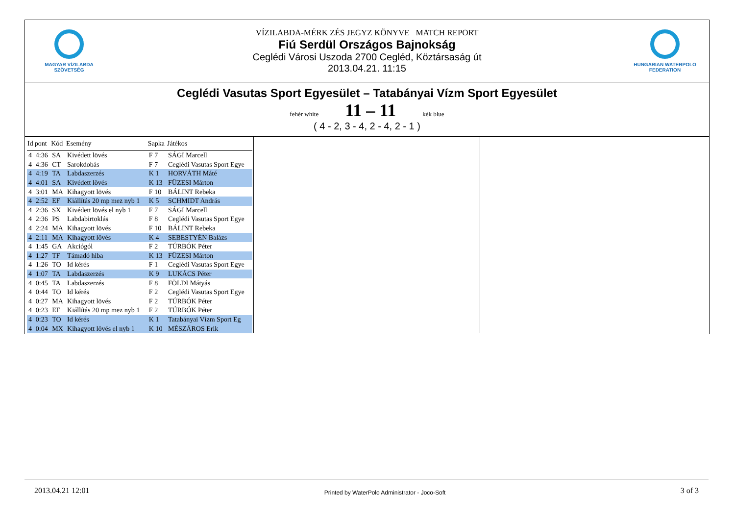MAGYAR VÍZILABDA
SZÖVETSÉG
VÍZILABDA-MÉRK ZÉS JEGYZ KÖNYVE MATCH REPORT
Fiú Serdül Országos Bajnokság
Ceglédi Városi Uszoda 2700 Cegléd, Köztársaság út
2013.04.21. 11:15
HUNGARIAN WATERPOLO
FEDERATION
Ceglédi Vasutas Sport Egyesület – Tatabányai Vízm Sport Egyesület
fehér white 11 – 11 kék blue
( 4 - 2, 3 - 4, 2 - 4, 2 - 1 )
| Id | pont | Kód | Esemény | Sapka | Játékos |
| --- | --- | --- | --- | --- | --- |
| 4 | 4:36 | SA | Kivédett lövés | F 7 | SÁGI Marcell |
| 4 | 4:36 | CT | Sarokdobás | F 7 | Ceglédi Vasutas Sport Egye |
| 4 | 4:19 | TA | Labdaszerzés | K 1 | HORVÁTH Máté |
| 4 | 4:01 | SA | Kivédett lövés | K 13 | FÜZESI Márton |
| 4 | 3:01 | MA | Kihagyott lövés | F 10 | BÁLINT Rebeka |
| 4 | 2:52 | EF | Kiállítás 20 mp mez nyb 1 | K 5 | SCHMIDT András |
| 4 | 2:36 | SX | Kivédett lövés el nyb 1 | F 7 | SÁGI Marcell |
| 4 | 2:36 | PS | Labdabirtoklás | F 8 | Ceglédi Vasutas Sport Egye |
| 4 | 2:24 | MA | Kihagyott lövés | F 10 | BÁLINT Rebeka |
| 4 | 2:11 | MA | Kihagyott lövés | K 4 | SEBESTYÉN Balázs |
| 4 | 1:45 | GA | Akciógól | F 2 | TÚRBÓK Péter |
| 4 | 1:27 | TF | Támadó hiba | K 13 | FÜZESI Márton |
| 4 | 1:26 | TO | Id kérés | F 1 | Ceglédi Vasutas Sport Egye |
| 4 | 1:07 | TA | Labdaszerzés | K 9 | LUKÁCS Péter |
| 4 | 0:45 | TA | Labdaszerzés | F 8 | FÖLDI Mátyás |
| 4 | 0:44 | TO | Id kérés | F 2 | Ceglédi Vasutas Sport Egye |
| 4 | 0:27 | MA | Kihagyott lövés | F 2 | TÚRBÓK Péter |
| 4 | 0:23 | EF | Kiállítás 20 mp mez nyb 1 | F 2 | TÚRBÓK Péter |
| 4 | 0:23 | TO | Id kérés | K 1 | Tatabányai Vízm Sport Eg |
| 4 | 0:04 | MX | Kihagyott lövés el nyb 1 | K 10 | MÉSZÁROS Erik |
2013.04.21 12:01 Printed by WaterPolo Administrator - Joco-Soft 3 of 3